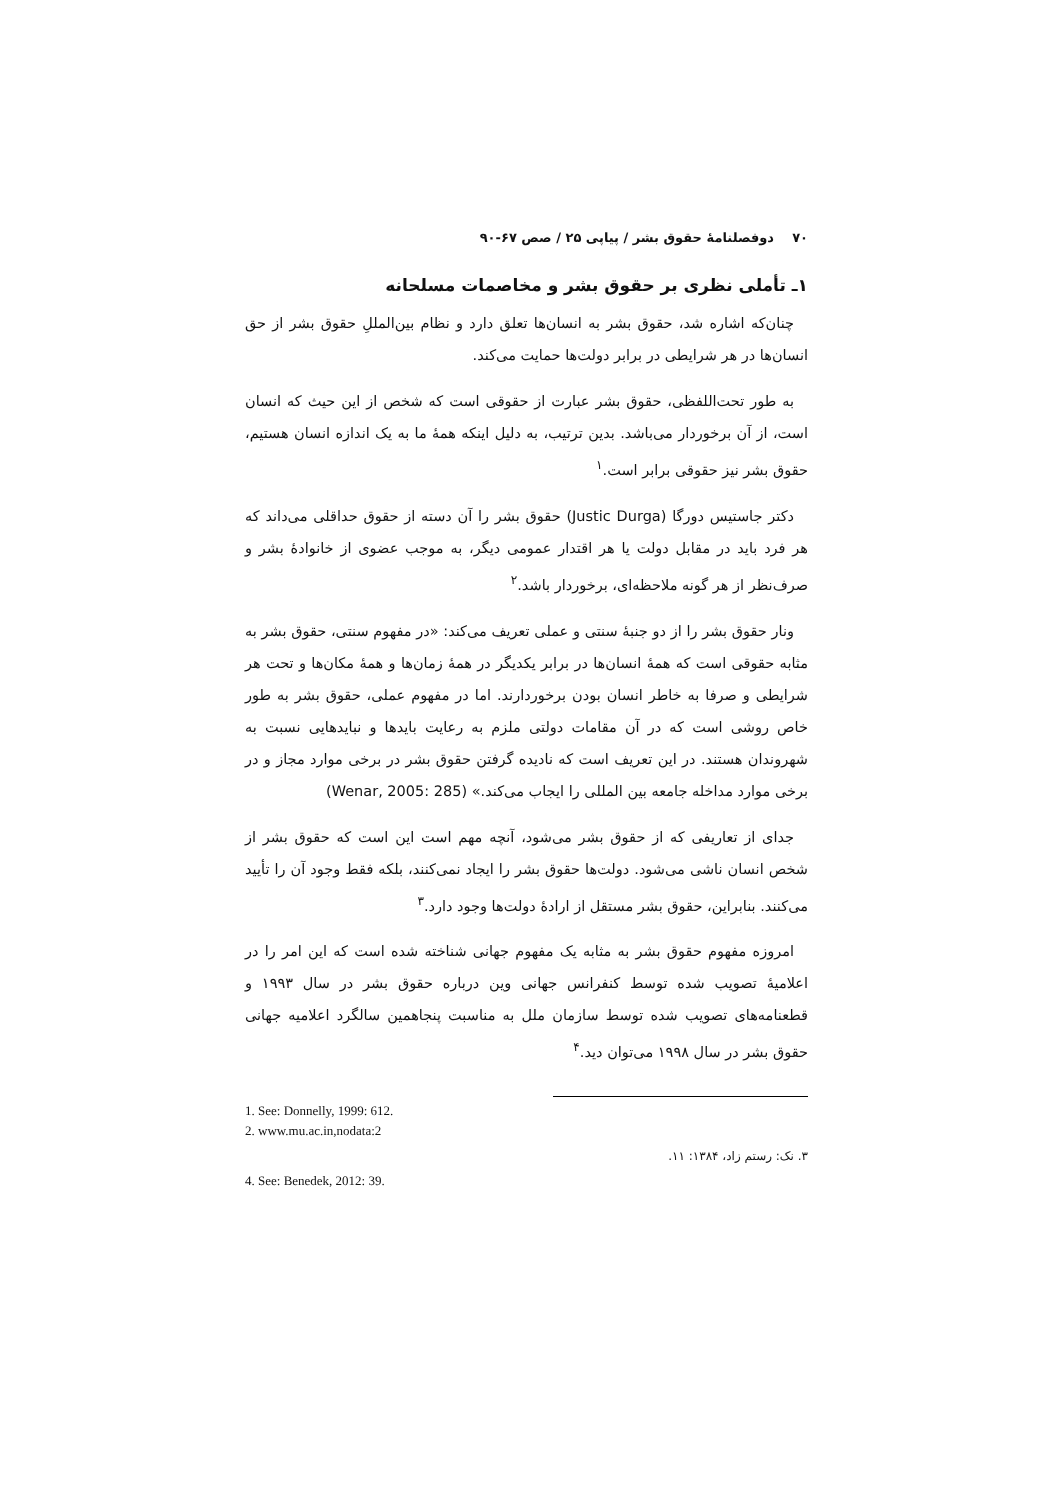۷۰ دوفصلنامهٔ حقوق بشر / پیاپی ۲۵ / صص ۶۷-۹۰
۱ـ تأملی نظری بر حقوق بشر و مخاصمات مسلحانه
چنان‌که اشاره شد، حقوق بشر به انسان‌ها تعلق دارد و نظام بین‌المللِ حقوق بشر از حق انسان‌ها در هر شرایطی در برابر دولت‌ها حمایت می‌کند.
به طور تحت‌اللفظی، حقوق بشر عبارت از حقوقی است که شخص از این حیث که انسان است، از آن برخوردار می‌باشد. بدین ترتیب، به دلیل اینکه همهٔ ما به یک اندازه انسان هستیم، حقوق بشر نیز حقوقی برابر است.<sup>۱</sup>
دکتر جاستیس دورگا (Justic Durga) حقوق بشر را آن دسته از حقوق حداقلی می‌داند که هر فرد باید در مقابل دولت یا هر اقتدار عمومی دیگر، به موجب عضوی از خانوادهٔ بشر و صرف‌نظر از هر گونه ملاحظه‌ای، برخوردار باشد.<sup>۲</sup>
ونار حقوق بشر را از دو جنبهٔ سنتی و عملی تعریف می‌کند: «در مفهوم سنتی، حقوق بشر به مثابه حقوقی است که همهٔ انسان‌ها در برابر یکدیگر در همهٔ زمان‌ها و همهٔ مکان‌ها و تحت هر شرایطی و صرفا به خاطر انسان بودن برخوردارند. اما در مفهوم عملی، حقوق بشر به طور خاص روشی است که در آن مقامات دولتی ملزم به رعایت بایدها و نبایدهایی نسبت به شهروندان هستند. در این تعریف است که نادیده گرفتن حقوق بشر در برخی موارد مجاز و در برخی موارد مداخله جامعه بین المللی را ایجاب می‌کند.» (Wenar, 2005: 285)
جدای از تعاریفی که از حقوق بشر می‌شود، آنچه مهم است این است که حقوق بشر از شخص انسان ناشی می‌شود. دولت‌ها حقوق بشر را ایجاد نمی‌کنند، بلکه فقط وجود آن را تأیید می‌کنند. بنابراین، حقوق بشر مستقل از ارادهٔ دولت‌ها وجود دارد.<sup>۳</sup>
امروزه مفهوم حقوق بشر به مثابه یک مفهوم جهانی شناخته شده است که این امر را در اعلامیهٔ تصویب شده توسط کنفرانس جهانی وین درباره حقوق بشر در سال ۱۹۹۳ و قطعنامه‌های تصویب شده توسط سازمان ملل به مناسبت پنجاهمین سالگرد اعلامیه جهانی حقوق بشر در سال ۱۹۹۸ می‌توان دید.<sup>۴</sup>
1. See: Donnelly, 1999: 612.
2. www.mu.ac.in,nodata:2
۳. نک: رستم زاد، ۱۳۸۴: ۱۱.
4. See: Benedek, 2012: 39.